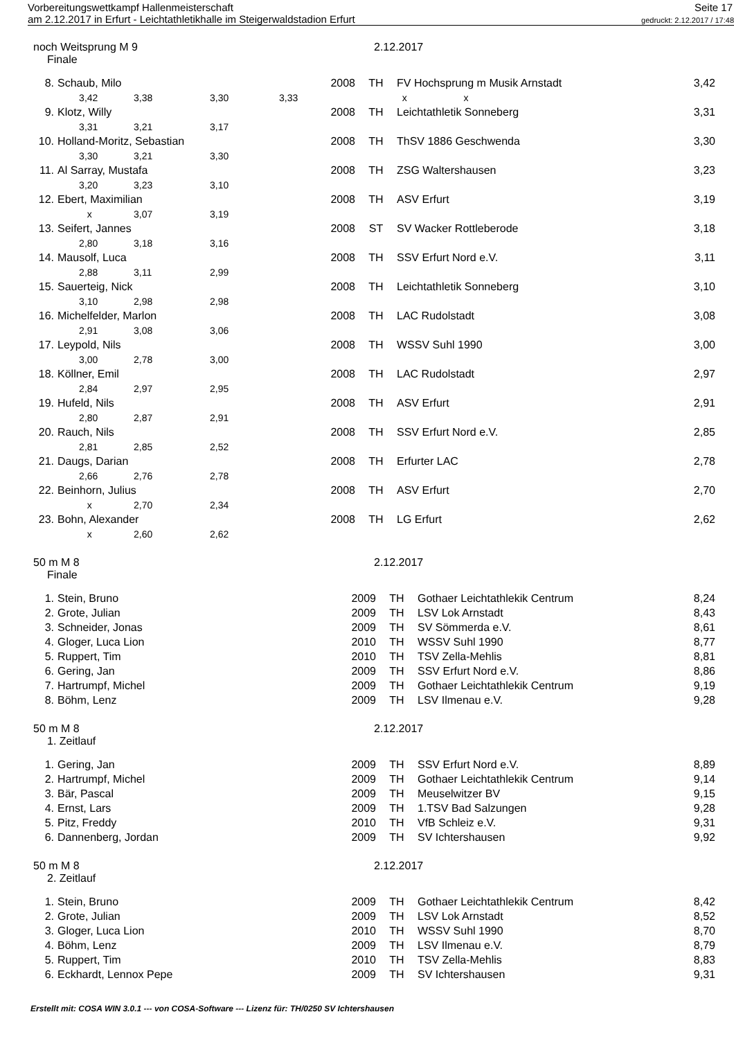Vorbereitungswettkampf Hallenmeisterschaft Seite 17
am 2.12.2017 in Erfurt - Leichtathletikhalle im Steigerwaldstadion Erfurt gedruckt: 2.12.2017 / 17:48
noch Weitsprung M 9 2.12.2017
Finale
| 8. | Schaub, Milo | | | | 2008 | TH | FV Hochsprung m Musik Arnstadt | 3,42 |
| | 3,42 | 3,38 | 3,30 | 3,33 | | | x x | |
| 9. | Klotz, Willy | | | | 2008 | TH | Leichtathletik Sonneberg | 3,31 |
| | 3,31 | 3,21 | 3,17 | | | | | |
| 10. | Holland-Moritz, Sebastian | | | | 2008 | TH | ThSV 1886 Geschwenda | 3,30 |
| | 3,30 | 3,21 | 3,30 | | | | | |
| 11. | Al Sarray, Mustafa | | | | 2008 | TH | ZSG Waltershausen | 3,23 |
| | 3,20 | 3,23 | 3,10 | | | | | |
| 12. | Ebert, Maximilian | | | | 2008 | TH | ASV Erfurt | 3,19 |
| | x | 3,07 | 3,19 | | | | | |
| 13. | Seifert, Jannes | | | | 2008 | ST | SV Wacker Rottleberode | 3,18 |
| | 2,80 | 3,18 | 3,16 | | | | | |
| 14. | Mausolf, Luca | | | | 2008 | TH | SSV Erfurt Nord e.V. | 3,11 |
| | 2,88 | 3,11 | 2,99 | | | | | |
| 15. | Sauerteig, Nick | | | | 2008 | TH | Leichtathletik Sonneberg | 3,10 |
| | 3,10 | 2,98 | 2,98 | | | | | |
| 16. | Michelfelder, Marlon | | | | 2008 | TH | LAC Rudolstadt | 3,08 |
| | 2,91 | 3,08 | 3,06 | | | | | |
| 17. | Leypold, Nils | | | | 2008 | TH | WSSV Suhl 1990 | 3,00 |
| | 3,00 | 2,78 | 3,00 | | | | | |
| 18. | Köllner, Emil | | | | 2008 | TH | LAC Rudolstadt | 2,97 |
| | 2,84 | 2,97 | 2,95 | | | | | |
| 19. | Hufeld, Nils | | | | 2008 | TH | ASV Erfurt | 2,91 |
| | 2,80 | 2,87 | 2,91 | | | | | |
| 20. | Rauch, Nils | | | | 2008 | TH | SSV Erfurt Nord e.V. | 2,85 |
| | 2,81 | 2,85 | 2,52 | | | | | |
| 21. | Daugs, Darian | | | | 2008 | TH | Erfurter LAC | 2,78 |
| | 2,66 | 2,76 | 2,78 | | | | | |
| 22. | Beinhorn, Julius | | | | 2008 | TH | ASV Erfurt | 2,70 |
| | x | 2,70 | 2,34 | | | | | |
| 23. | Bohn, Alexander | | | | 2008 | TH | LG Erfurt | 2,62 |
| | x | 2,60 | 2,62 | | | | | |
50 m M 8 2.12.2017
Finale
| 1. | Stein, Bruno | 2009 | TH | Gothaer Leichtathlekik Centrum | 8,24 |
| 2. | Grote, Julian | 2009 | TH | LSV Lok Arnstadt | 8,43 |
| 3. | Schneider, Jonas | 2009 | TH | SV Sömmerda e.V. | 8,61 |
| 4. | Gloger, Luca Lion | 2010 | TH | WSSV Suhl 1990 | 8,77 |
| 5. | Ruppert, Tim | 2010 | TH | TSV Zella-Mehlis | 8,81 |
| 6. | Gering, Jan | 2009 | TH | SSV Erfurt Nord e.V. | 8,86 |
| 7. | Hartrumpf, Michel | 2009 | TH | Gothaer Leichtathlekik Centrum | 9,19 |
| 8. | Böhm, Lenz | 2009 | TH | LSV Ilmenau e.V. | 9,28 |
50 m M 8 2.12.2017
1. Zeitlauf
| 1. | Gering, Jan | 2009 | TH | SSV Erfurt Nord e.V. | 8,89 |
| 2. | Hartrumpf, Michel | 2009 | TH | Gothaer Leichtathlekik Centrum | 9,14 |
| 3. | Bär, Pascal | 2009 | TH | Meuselwitzer BV | 9,15 |
| 4. | Ernst, Lars | 2009 | TH | 1.TSV Bad Salzungen | 9,28 |
| 5. | Pitz, Freddy | 2010 | TH | VfB Schleiz e.V. | 9,31 |
| 6. | Dannenberg, Jordan | 2009 | TH | SV Ichtershausen | 9,92 |
50 m M 8 2.12.2017
2. Zeitlauf
| 1. | Stein, Bruno | 2009 | TH | Gothaer Leichtathlekik Centrum | 8,42 |
| 2. | Grote, Julian | 2009 | TH | LSV Lok Arnstadt | 8,52 |
| 3. | Gloger, Luca Lion | 2010 | TH | WSSV Suhl 1990 | 8,70 |
| 4. | Böhm, Lenz | 2009 | TH | LSV Ilmenau e.V. | 8,79 |
| 5. | Ruppert, Tim | 2010 | TH | TSV Zella-Mehlis | 8,83 |
| 6. | Eckhardt, Lennox Pepe | 2009 | TH | SV Ichtershausen | 9,31 |
Erstellt mit: COSA WIN 3.0.1 --- von COSA-Software --- Lizenz für: TH/0250 SV Ichtershausen